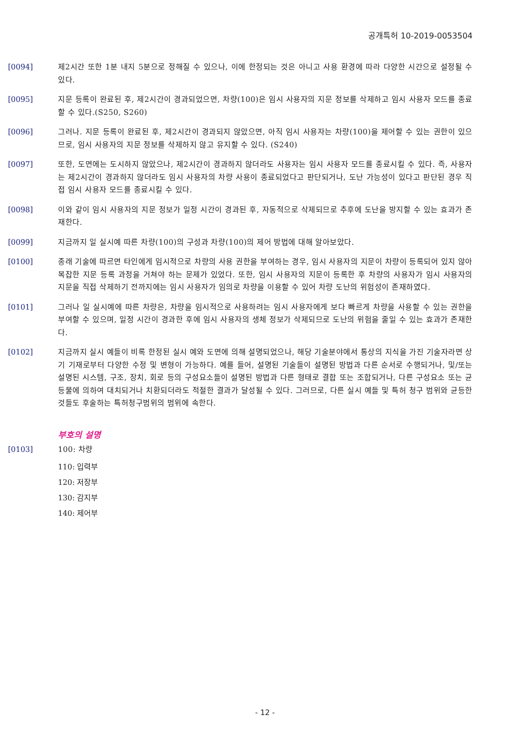공개특허 10-2019-0053504
[0094] 제2시간 또한 1분 내지 5분으로 정해질 수 있으나, 이에 한정되는 것은 아니고 사용 환경에 따라 다양한 시간으로 설정될 수 있다.
[0095] 지문 등록이 완료된 후, 제2시간이 경과되었으면, 차량(100)은 임시 사용자의 지문 정보를 삭제하고 임시 사용자 모드를 종료할 수 있다.(S250, S260)
[0096] 그러나. 지문 등록이 완료된 후, 제2시간이 경과되지 않았으면, 아직 임시 사용자는 차량(100)을 제어할 수 있는 권한이 있으므로, 임시 사용자의 지문 정보를 삭제하지 않고 유지할 수 있다. (S240)
[0097] 또한, 도면에는 도시하지 않았으나, 제2시간이 경과하지 않더라도 사용자는 임시 사용자 모드를 종료시킬 수 있다. 즉, 사용자는 제2시간이 경과하지 않더라도 임시 사용자의 차량 사용이 종료되었다고 판단되거나, 도난 가능성이 있다고 판단된 경우 직접 임시 사용자 모드를 종료시킬 수 있다.
[0098] 이와 같이 임시 사용자의 지문 정보가 일정 시간이 경과된 후, 자동적으로 삭제되므로 추후에 도난을 방지할 수 있는 효과가 존재한다.
[0099] 지금까지 일 실시예 따른 차량(100)의 구성과 차량(100)의 제어 방법에 대해 알아보았다.
[0100] 종래 기술에 따르면 타인에게 임시적으로 차량의 사용 권한을 부여하는 경우, 임시 사용자의 지문이 차량이 등록되어 있지 않아 복잡한 지문 등록 과정을 거쳐야 하는 문제가 있었다. 또한, 임시 사용자의 지문이 등록한 후 차량의 사용자가 임시 사용자의 지문을 직접 삭제하기 전까지에는 임시 사용자가 임의로 차량을 이용할 수 있어 차량 도난의 위험성이 존재하였다.
[0101] 그러나 일 실시예에 따른 차량은, 차량을 임시적으로 사용하려는 임시 사용자에게 보다 빠르게 차량을 사용할 수 있는 권한을 부여할 수 있으며, 일정 시간이 경과한 후에 임시 사용자의 생체 정보가 삭제되므로 도난의 위험을 줄일 수 있는 효과가 존재한다.
[0102] 지금까지 실시 예들이 비록 한정된 실시 예와 도면에 의해 설명되었으나, 해당 기술분야에서 통상의 지식을 가진 기술자라면 상기 기재로부터 다양한 수정 및 변형이 가능하다. 예를 들어, 설명된 기술들이 설명된 방법과 다른 순서로 수행되거나, 및/또는 설명된 시스템, 구조, 장치, 회로 등의 구성요소들이 설명된 방법과 다른 형태로 결합 또는 조합되거나, 다른 구성요소 또는 균등물에 의하여 대치되거나 치환되더라도 적절한 결과가 달성될 수 있다. 그러므로, 다른 실시 예들 및 특허 청구 범위와 균등한 것들도 후술하는 특허청구범위의 범위에 속한다.
부호의 설명
[0103] 100: 차량
110: 입력부
120: 저장부
130: 감지부
140: 제어부
- 12 -